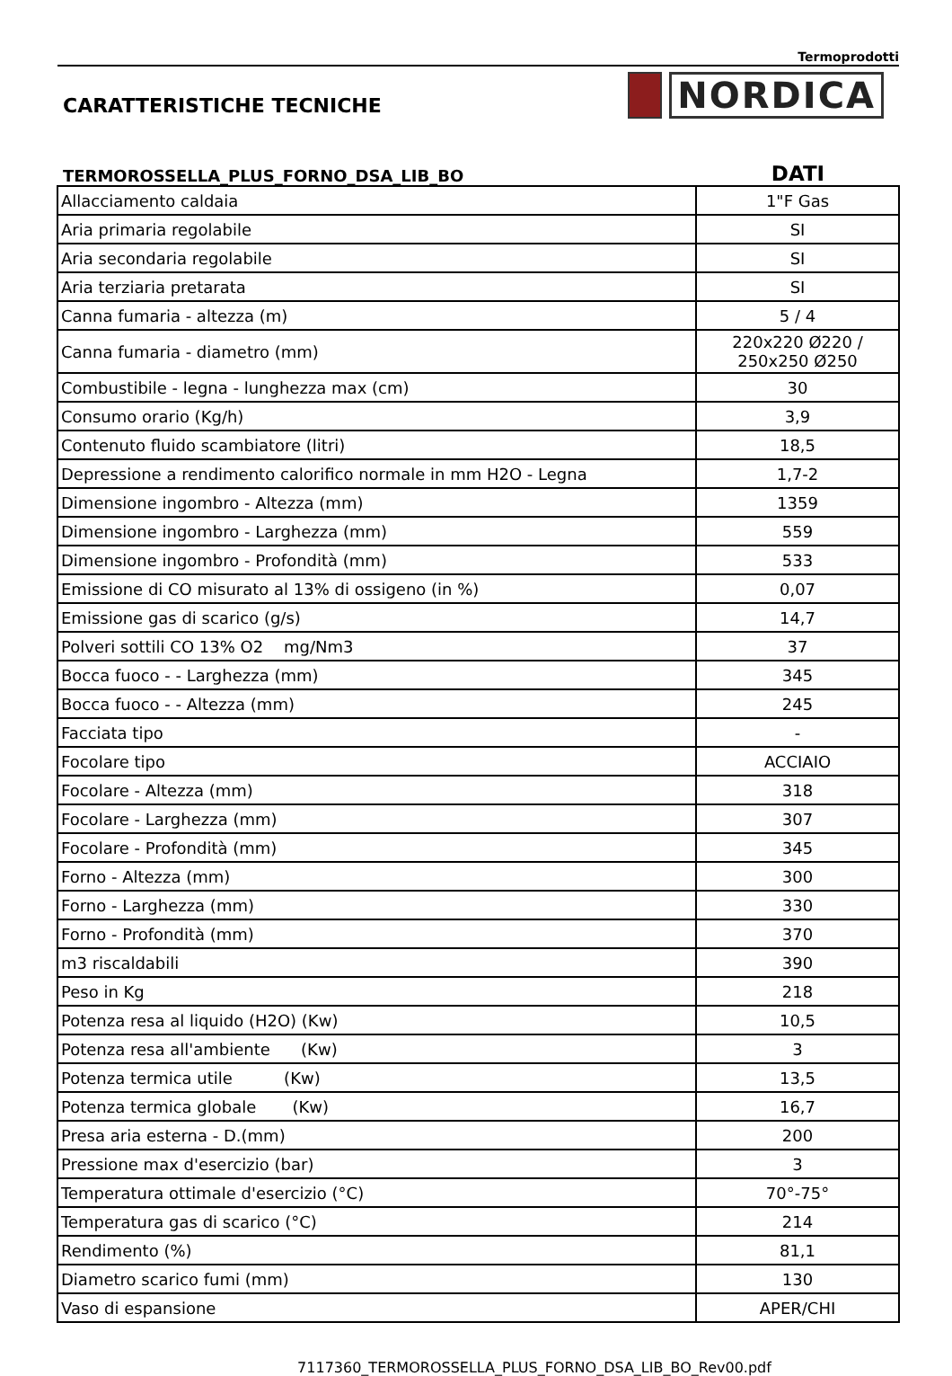Termoprodotti
CARATTERISTICHE TECNICHE
NORDICA
TERMOROSSELLA_PLUS_FORNO_DSA_LIB_BO
DATI
| Allacciamento caldaia | 1"F Gas |
| Aria primaria regolabile | SI |
| Aria secondaria regolabile | SI |
| Aria terziaria pretarata | SI |
| Canna fumaria - altezza (m) | 5 / 4 |
| Canna fumaria - diametro (mm) | 220x220 Ø220 / 250x250 Ø250 |
| Combustibile - legna - lunghezza max (cm) | 30 |
| Consumo orario (Kg/h) | 3,9 |
| Contenuto fluido scambiatore (litri) | 18,5 |
| Depressione a rendimento calorifico normale in mm H2O - Legna | 1,7-2 |
| Dimensione ingombro - Altezza (mm) | 1359 |
| Dimensione ingombro - Larghezza (mm) | 559 |
| Dimensione ingombro - Profondità (mm) | 533 |
| Emissione di CO misurato al 13% di ossigeno (in %) | 0,07 |
| Emissione gas di scarico (g/s) | 14,7 |
| Polveri sottili CO 13% O2 mg/Nm3 | 37 |
| Bocca fuoco - - Larghezza (mm) | 345 |
| Bocca fuoco - - Altezza (mm) | 245 |
| Facciata tipo | - |
| Focolare tipo | ACCIAIO |
| Focolare - Altezza (mm) | 318 |
| Focolare - Larghezza (mm) | 307 |
| Focolare - Profondità (mm) | 345 |
| Forno - Altezza (mm) | 300 |
| Forno - Larghezza (mm) | 330 |
| Forno - Profondità (mm) | 370 |
| m3 riscaldabili | 390 |
| Peso in Kg | 218 |
| Potenza resa al liquido (H2O) (Kw) | 10,5 |
| Potenza resa all'ambiente (Kw) | 3 |
| Potenza termica utile (Kw) | 13,5 |
| Potenza termica globale (Kw) | 16,7 |
| Presa aria esterna - D.(mm) | 200 |
| Pressione max d'esercizio (bar) | 3 |
| Temperatura ottimale d'esercizio (°C) | 70°-75° |
| Temperatura gas di scarico (°C) | 214 |
| Rendimento (%) | 81,1 |
| Diametro scarico fumi (mm) | 130 |
| Vaso di espansione | APER/CHI |
7117360_TERMOROSSELLA_PLUS_FORNO_DSA_LIB_BO_Rev00.pdf